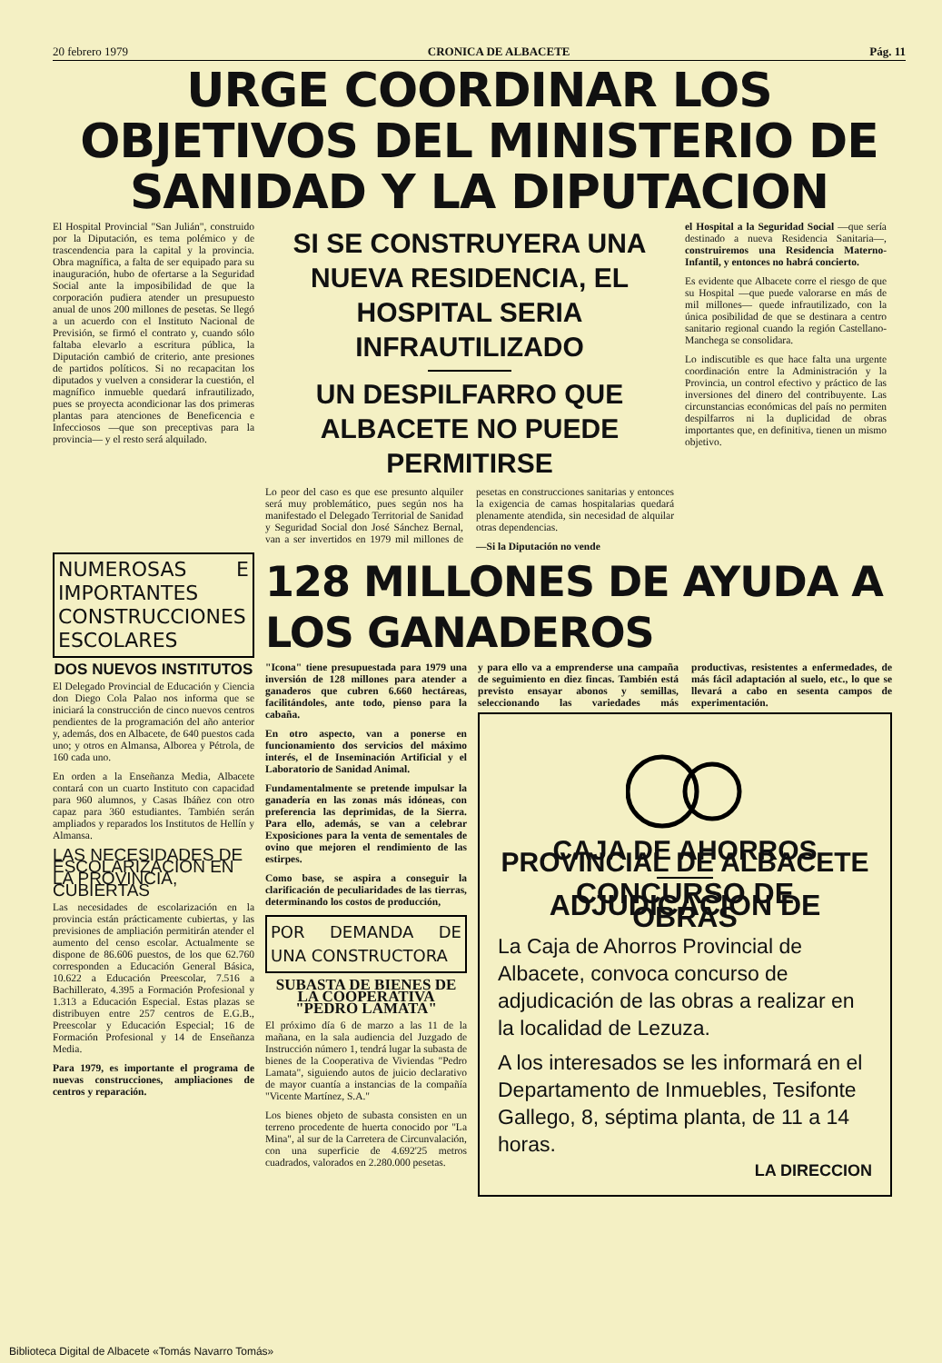20 febrero 1979 CRONICA DE ALBACETE Pág. 11
URGE COORDINAR LOS OBJETIVOS DEL MINISTERIO DE SANIDAD Y LA DIPUTACION
El Hospital Provincial "San Julián", construido por la Diputación, es tema polémico y de trascendencia para la capital y la provincia. Obra magnífica, a falta de ser equipado para su inauguración, hubo de ofertarse a la Seguridad Social ante la imposibilidad de que la corporación pudiera atender un presupuesto anual de unos 200 millones de pesetas. Se llegó a un acuerdo con el Instituto Nacional de Previsión, se firmó el contrato y, cuando sólo faltaba elevarlo a escritura pública, la Diputación cambió de criterio, ante presiones de partidos políticos. Si no recapacitan los diputados y vuelven a considerar la cuestión, el magnífico inmueble quedará infrautilizado, pues se proyecta acondicionar las dos primeras plantas para atenciones de Beneficencia e Infecciosos —que son preceptivas para la provincia— y el resto será alquilado.
SI SE CONSTRUYERA UNA NUEVA RESIDENCIA, EL HOSPITAL SERIA INFRAUTILIZADO
UN DESPILFARRO QUE ALBACETE NO PUEDE PERMITIRSE
Lo peor del caso es que ese presunto alquiler será muy problemático, pues según nos ha manifestado el Delegado Territorial de Sanidad y Seguridad Social don José Sánchez Bernal, van a ser invertidos en 1979 mil millones de pesetas en construcciones sanitarias y entonces la exigencia de camas hospitalarias quedará plenamente atendida, sin necesidad de alquilar otras dependencias.
—Si la Diputación no vende
el Hospital a la Seguridad Social —que sería destinado a nueva Residencia Sanitaria—, construiremos una Residencia Materno-Infantil, y entonces no habrá concierto.
Es evidente que Albacete corre el riesgo de que su Hospital —que puede valorarse en más de mil millones— quede infrautilizado, con la única posibilidad de que se destinara a centro sanitario regional cuando la región Castellano-Manchega se consolidara.
Lo indiscutible es que hace falta una urgente coordinación entre la Administración y la Provincia, un control efectivo y práctico de las inversiones del dinero del contribuyente. Las circunstancias económicas del país no permiten despilfarros ni la duplicidad de obras importantes que, en definitiva, tienen un mismo objetivo.
NUMEROSAS E IMPORTANTES CONSTRUCCIONES ESCOLARES
DOS NUEVOS INSTITUTOS
El Delegado Provincial de Educación y Ciencia don Diego Cola Palao nos informa que se iniciará la construcción de cinco nuevos centros pendientes de la programación del año anterior y, además, dos en Albacete, de 640 puestos cada uno; y otros en Almansa, Alborea y Pétrola, de 160 cada uno.
En orden a la Enseñanza Media, Albacete contará con un cuarto Instituto con capacidad para 960 alumnos, y Casas Ibáñez con otro capaz para 360 estudiantes. También serán ampliados y reparados los Institutos de Hellín y Almansa.
LAS NECESIDADES DE ESCOLARIZACION EN LA PROVINCIA, CUBIERTAS
Las necesidades de escolarización en la provincia están prácticamente cubiertas, y las previsiones de ampliación permitirán atender el aumento del censo escolar. Actualmente se dispone de 86.606 puestos, de los que 62.760 corresponden a Educación General Básica, 10.622 a Educación Preescolar, 7.516 a Bachillerato, 4.395 a Formación Profesional y 1.313 a Educación Especial. Estas plazas se distribuyen entre 257 centros de E.G.B., Preescolar y Educación Especial; 16 de Formación Profesional y 14 de Enseñanza Media.
Para 1979, es importante el programa de nuevas construcciones, ampliaciones de centros y reparación.
128 MILLONES DE AYUDA A LOS GANADEROS
"Icona" tiene presupuestada para 1979 una inversión de 128 millones para atender a ganaderos que cubren 6.660 hectáreas, facilitándoles, ante todo, pienso para la cabaña.
En otro aspecto, van a ponerse en funcionamiento dos servicios del máximo interés, el de Inseminación Artificial y el Laboratorio de Sanidad Animal.
Fundamentalmente se pretende impulsar la ganadería en las zonas más idóneas, con preferencia las deprimidas, de la Sierra. Para ello, además, se van a celebrar Exposiciones para la venta de sementales de ovino que mejoren el rendimiento de las estirpes.
Como base, se aspira a conseguir la clarificación de peculiaridades de las tierras, determinando los costos de producción,
POR DEMANDA DE UNA CONSTRUCTORA
SUBASTA DE BIENES DE LA COOPERATIVA "PEDRO LAMATA"
El próximo día 6 de marzo a las 11 de la mañana, en la sala audiencia del Juzgado de Instrucción número 1, tendrá lugar la subasta de bienes de la Cooperativa de Viviendas "Pedro Lamata", siguiendo autos de juicio declarativo de mayor cuantía a instancias de la compañía "Vicente Martínez, S.A."
Los bienes objeto de subasta consisten en un terreno procedente de huerta conocido por "La Mina", al sur de la Carretera de Circunvalación, con una superficie de 4.692'25 metros cuadrados, valorados en 2.280.000 pesetas.
y para ello va a emprenderse una campaña de seguimiento en diez fincas. También está previsto ensayar abonos y semillas, seleccionando las variedades más productivas, resistentes a enfermedades, de más fácil adaptación al suelo, etc., lo que se llevará a cabo en sesenta campos de experimentación.
CAJA DE AHORROS PROVINCIAL DE ALBACETE
CONCURSO DE ADJUDICACION DE OBRAS
La Caja de Ahorros Provincial de Albacete, convoca concurso de adjudicación de las obras a realizar en la localidad de Lezuza.
A los interesados se les informará en el Departamento de Inmuebles, Tesifonte Gallego, 8, séptima planta, de 11 a 14 horas.
LA DIRECCION
Biblioteca Digital de Albacete «Tomás Navarro Tomás»